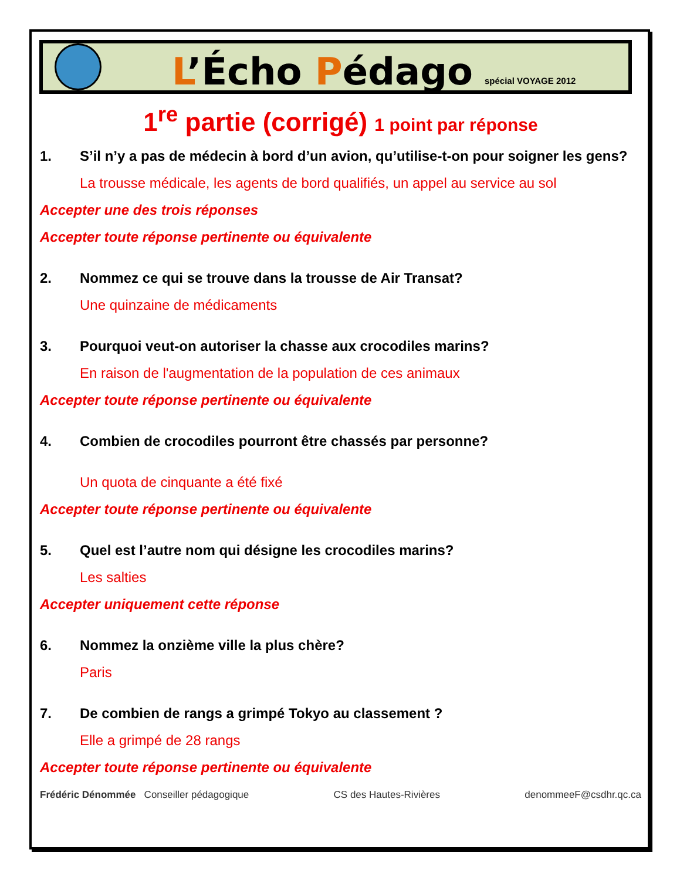L’Écho Pédago
spécial VOYAGE 2012
1<sup>re</sup> partie (corrigé) 1 point par réponse
1. S’il n’y a pas de médecin à bord d’un avion, qu’utilise-t-on pour soigner les gens?
La trousse médicale, les agents de bord qualifiés, un appel au service au sol
Accepter une des trois réponses
Accepter toute réponse pertinente ou équivalente
2. Nommez ce qui se trouve dans la trousse de Air Transat?
Une quinzaine de médicaments
3. Pourquoi veut-on autoriser la chasse aux crocodiles marins?
En raison de l'augmentation de la population de ces animaux
Accepter toute réponse pertinente ou équivalente
4. Combien de crocodiles pourront être chassés par personne?
Un quota de cinquante a été fixé
Accepter toute réponse pertinente ou équivalente
5. Quel est l’autre nom qui désigne les crocodiles marins?
Les salties
Accepter uniquement cette réponse
6. Nommez la onzième ville la plus chère?
Paris
7. De combien de rangs a grimpé Tokyo au classement ?
Elle a grimpé de 28 rangs
Accepter toute réponse pertinente ou équivalente
Frédéric Dénommée Conseiller pédagogique CS des Hautes-Rivières denommeeF@csdhr.qc.ca